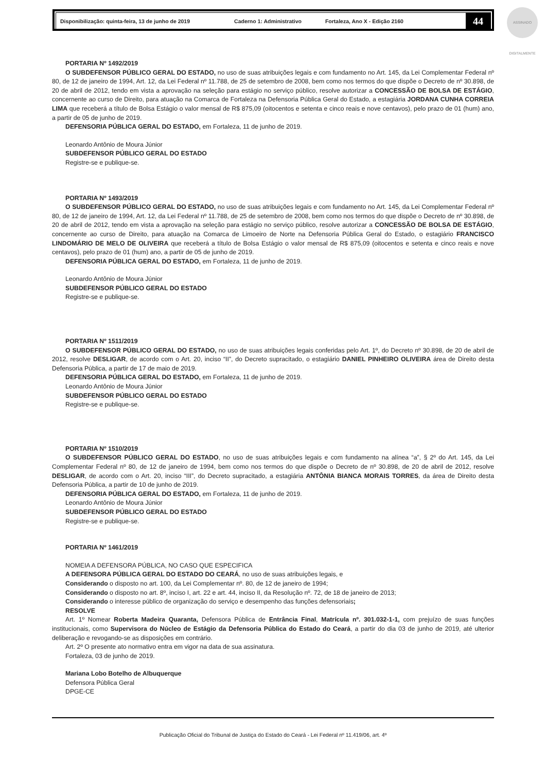ASSINADO DIGITALMENTE
Disponibilização: quinta-feira, 13 de junho de 2019 Caderno 1: Administrativo Fortaleza, Ano X - Edição 2160 44
PORTARIA Nº 1492/2019
O SUBDEFENSOR PÚBLICO GERAL DO ESTADO, no uso de suas atribuições legais e com fundamento no Art. 145, da Lei Complementar Federal nº 80, de 12 de janeiro de 1994, Art. 12, da Lei Federal nº 11.788, de 25 de setembro de 2008, bem como nos termos do que dispõe o Decreto de nº 30.898, de 20 de abril de 2012, tendo em vista a aprovação na seleção para estágio no serviço público, resolve autorizar a CONCESSÃO DE BOLSA DE ESTÁGIO, concernente ao curso de Direito, para atuação na Comarca de Fortaleza na Defensoria Pública Geral do Estado, a estagiária JORDANA CUNHA CORREIA LIMA que receberá a título de Bolsa Estágio o valor mensal de R$ 875,09 (oitocentos e setenta e cinco reais e nove centavos), pelo prazo de 01 (hum) ano, a partir de 05 de junho de 2019.
DEFENSORIA PÚBLICA GERAL DO ESTADO, em Fortaleza, 11 de junho de 2019.
Leonardo Antônio de Moura Júnior
SUBDEFENSOR PÚBLICO GERAL DO ESTADO
Registre-se e publique-se.
PORTARIA Nº 1493/2019
O SUBDEFENSOR PÚBLICO GERAL DO ESTADO, no uso de suas atribuições legais e com fundamento no Art. 145, da Lei Complementar Federal nº 80, de 12 de janeiro de 1994, Art. 12, da Lei Federal nº 11.788, de 25 de setembro de 2008, bem como nos termos do que dispõe o Decreto de nº 30.898, de 20 de abril de 2012, tendo em vista a aprovação na seleção para estágio no serviço público, resolve autorizar a CONCESSÃO DE BOLSA DE ESTÁGIO, concernente ao curso de Direito, para atuação na Comarca de Limoeiro de Norte na Defensoria Pública Geral do Estado, o estagiário FRANCISCO LINDOMÁRIO DE MELO DE OLIVEIRA que receberá a título de Bolsa Estágio o valor mensal de R$ 875,09 (oitocentos e setenta e cinco reais e nove centavos), pelo prazo de 01 (hum) ano, a partir de 05 de junho de 2019.
DEFENSORIA PÚBLICA GERAL DO ESTADO, em Fortaleza, 11 de junho de 2019.
Leonardo Antônio de Moura Júnior
SUBDEFENSOR PÚBLICO GERAL DO ESTADO
Registre-se e publique-se.
PORTARIA Nº 1511/2019
O SUBDEFENSOR PÚBLICO GERAL DO ESTADO, no uso de suas atribuições legais conferidas pelo Art. 1º, do Decreto nº 30.898, de 20 de abril de 2012, resolve DESLIGAR, de acordo com o Art. 20, inciso “II”, do Decreto supracitado, o estagiário DANIEL PINHEIRO OLIVEIRA área de Direito desta Defensoria Pública, a partir de 17 de maio de 2019.
DEFENSORIA PÚBLICA GERAL DO ESTADO, em Fortaleza, 11 de junho de 2019.
Leonardo Antônio de Moura Júnior
SUBDEFENSOR PÚBLICO GERAL DO ESTADO
Registre-se e publique-se.
PORTARIA Nº 1510/2019
O SUBDEFENSOR PÚBLICO GERAL DO ESTADO, no uso de suas atribuições legais e com fundamento na alínea “a”, § 2º do Art. 145, da Lei Complementar Federal nº 80, de 12 de janeiro de 1994, bem como nos termos do que dispõe o Decreto de nº 30.898, de 20 de abril de 2012, resolve DESLIGAR, de acordo com o Art. 20, inciso “III”, do Decreto supracitado, a estagiária ANTÔNIA BIANCA MORAIS TORRES, da área de Direito desta Defensoria Pública, a partir de 10 de junho de 2019.
DEFENSORIA PÚBLICA GERAL DO ESTADO, em Fortaleza, 11 de junho de 2019.
Leonardo Antônio de Moura Júnior
SUBDEFENSOR PÚBLICO GERAL DO ESTADO
Registre-se e publique-se.
PORTARIA Nº 1461/2019
NOMEIA A DEFENSORA PÚBLICA, NO CASO QUE ESPECIFICA
A DEFENSORA PÚBLICA GERAL DO ESTADO DO CEARÁ, no uso de suas atribuições legais, e
Considerando o disposto no art. 100, da Lei Complementar nº. 80, de 12 de janeiro de 1994;
Considerando o disposto no art. 8º, inciso I, art. 22 e art. 44, inciso II, da Resolução nº. 72, de 18 de janeiro de 2013;
Considerando o interesse público de organização do serviço e desempenho das funções defensoriais;
RESOLVE
Art. 1º Nomear Roberta Madeira Quaranta, Defensora Pública de Entrância Final, Matrícula nº. 301.032-1-1, com prejuízo de suas funções institucionais, como Supervisora do Núcleo de Estágio da Defensoria Pública do Estado do Ceará, a partir do dia 03 de junho de 2019, até ulterior deliberação e revogando-se as disposições em contrário.
Art. 2º O presente ato normativo entra em vigor na data de sua assinatura.
Fortaleza, 03 de junho de 2019.
Mariana Lobo Botelho de Albuquerque
Defensora Pública Geral
DPGE-CE
Publicação Oficial do Tribunal de Justiça do Estado do Ceará - Lei Federal nº 11.419/06, art. 4º